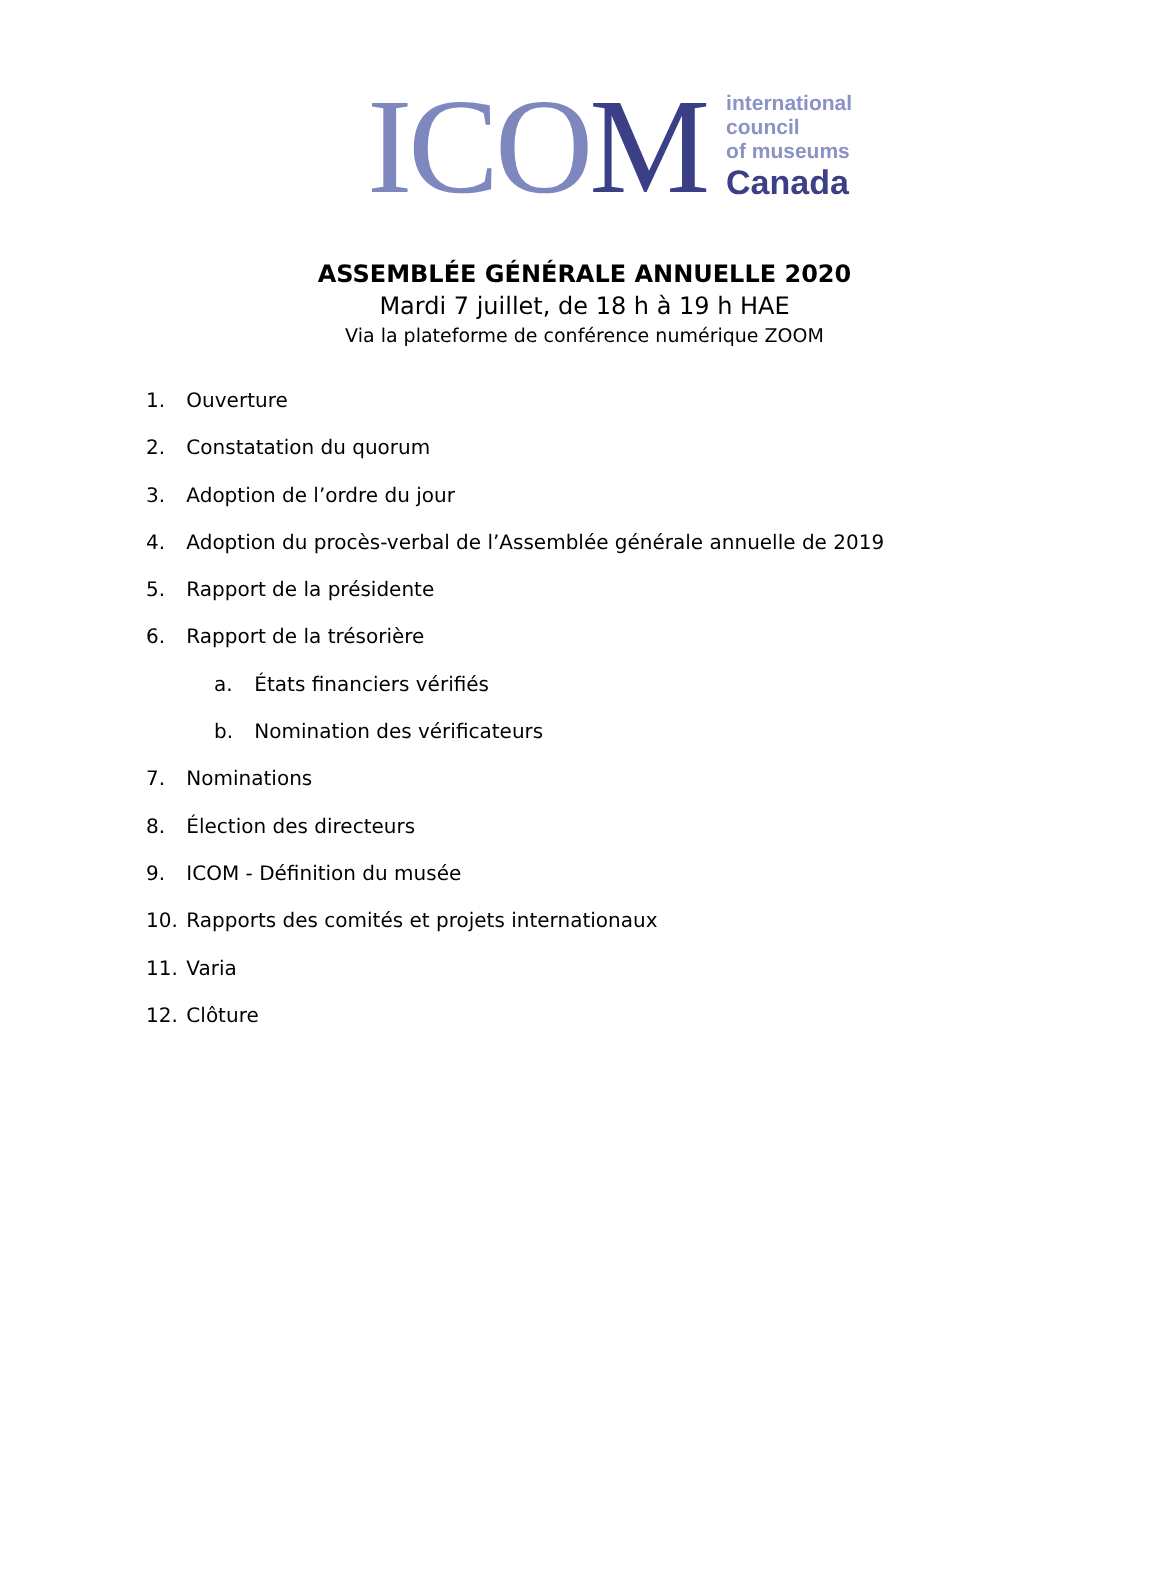ICOM
international
council
of museums
Canada
ASSEMBLÉE GÉNÉRALE ANNUELLE 2020
Mardi 7 juillet, de 18 h à 19 h HAE
Via la plateforme de conférence numérique ZOOM
1. Ouverture
2. Constatation du quorum
3. Adoption de l’ordre du jour
4. Adoption du procès-verbal de l’Assemblée générale annuelle de 2019
5. Rapport de la présidente
6. Rapport de la trésorière
a. États financiers vérifiés
b. Nomination des vérificateurs
7. Nominations
8. Élection des directeurs
9. ICOM - Définition du musée
10. Rapports des comités et projets internationaux
11. Varia
12. Clôture